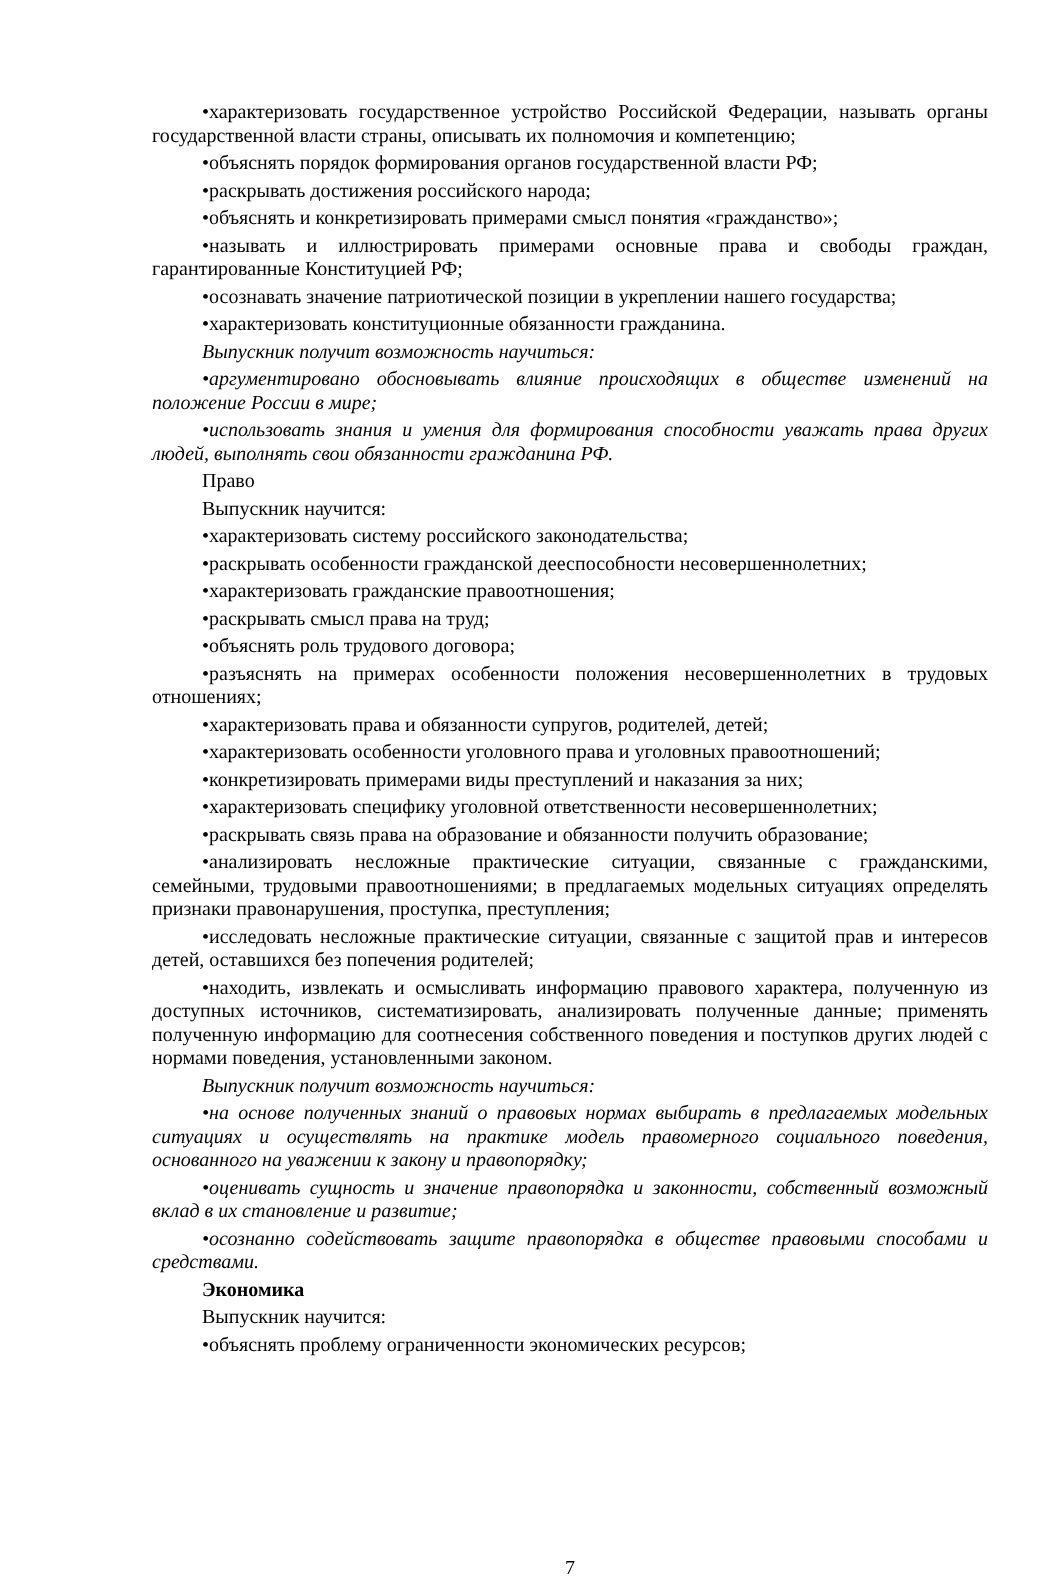•характеризовать государственное устройство Российской Федерации, называть органы государственной власти страны, описывать их полномочия и компетенцию;
•объяснять порядок формирования органов государственной власти РФ;
•раскрывать достижения российского народа;
•объяснять и конкретизировать примерами смысл понятия «гражданство»;
•называть и иллюстрировать примерами основные права и свободы граждан, гарантированные Конституцией РФ;
•осознавать значение патриотической позиции в укреплении нашего государства;
•характеризовать конституционные обязанности гражданина.
Выпускник получит возможность научиться:
•аргументировано обосновывать влияние происходящих в обществе изменений на положение России в мире;
•использовать знания и умения для формирования способности уважать права других людей, выполнять свои обязанности гражданина РФ.
Право
Выпускник научится:
•характеризовать систему российского законодательства;
•раскрывать особенности гражданской дееспособности несовершеннолетних;
•характеризовать гражданские правоотношения;
•раскрывать смысл права на труд;
•объяснять роль трудового договора;
•разъяснять на примерах особенности положения несовершеннолетних в трудовых отношениях;
•характеризовать права и обязанности супругов, родителей, детей;
•характеризовать особенности уголовного права и уголовных правоотношений;
•конкретизировать примерами виды преступлений и наказания за них;
•характеризовать специфику уголовной ответственности несовершеннолетних;
•раскрывать связь права на образование и обязанности получить образование;
•анализировать несложные практические ситуации, связанные с гражданскими, семейными, трудовыми правоотношениями; в предлагаемых модельных ситуациях определять признаки правонарушения, проступка, преступления;
•исследовать несложные практические ситуации, связанные с защитой прав и интересов детей, оставшихся без попечения родителей;
•находить, извлекать и осмысливать информацию правового характера, полученную из доступных источников, систематизировать, анализировать полученные данные; применять полученную информацию для соотнесения собственного поведения и поступков других людей с нормами поведения, установленными законом.
Выпускник получит возможность научиться:
•на основе полученных знаний о правовых нормах выбирать в предлагаемых модельных ситуациях и осуществлять на практике модель правомерного социального поведения, основанного на уважении к закону и правопорядку;
•оценивать сущность и значение правопорядка и законности, собственный возможный вклад в их становление и развитие;
•осознанно содействовать защите правопорядка в обществе правовыми способами и средствами.
Экономика
Выпускник научится:
•объяснять проблему ограниченности экономических ресурсов;
7